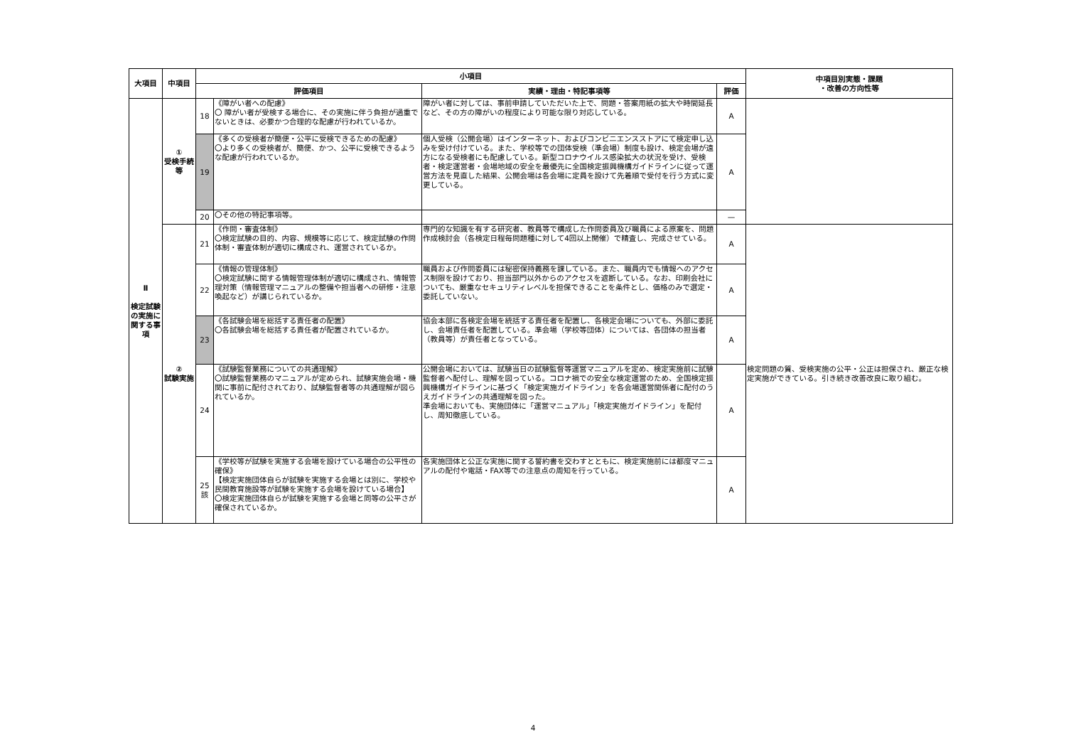| 大項目 | 中項目 | 小項目 | | | | 中項目別実態・課題 ・改善の方向性等 |
| --- | --- | --- | --- | --- | --- | --- |
| | | 評価項目 | | 実績・理由・特記事項等 | 評価 | |
| Ⅱ 検定試験の実施に関する事項 | ① 受検手続等 | 18 | 《障がい者への配慮》 〇 障がい者が受検する場合に、その実施に伴う負担が過重でないときは、必要かつ合理的な配慮が行われているか。 | 障がい者に対しては、事前申請していただいた上で、問題・答案用紙の拡大や時間延長など、その方の障がいの程度により可能な限り対応している。 | A | |
| | | 19 | 《多くの受検者が簡便・公平に受検できるための配慮》 〇より多くの受検者が、簡便、かつ、公平に受検できるような配慮が行われているか。 | 個人受検（公開会場）はインターネット、およびコンビニエンスストアにて検定申し込みを受け付けている。また、学校等での団体受検（準会場）制度も設け、検定会場が遠方になる受検者にも配慮している。新型コロナウイルス感染拡大の状況を受け、受検者・検定運営者・会場地域の安全を最優先に全国検定振興機構ガイドラインに従って運営方法を見直した結果、公開会場は各会場に定員を設けて先着順で受付を行う方式に変更している。 | A | |
| | | 20 | 〇その他の特記事項等。 | | — | |
| | ② 試験実施 | 21 | 《作問・審査体制》 〇検定試験の目的、内容、規模等に応じて、検定試験の作問体制・審査体制が適切に構成され、運営されているか。 | 専門的な知識を有する研究者、教員等で構成した作問委員及び職員による原案を、問題作成検討会（各検定日程毎問題種に対して4回以上開催）で精査し、完成させている。 | A | 検定問題の質、受検実施の公平・公正は担保され、厳正な検定実施ができている。引き続き改善改良に取り組む。 |
| | | 22 | 《情報の管理体制》 〇検定試験に関する情報管理体制が適切に構成され、情報管理対策（情報管理マニュアルの整備や担当者への研修・注意喚起など）が講じられているか。 | 職員および作問委員には秘密保持義務を課している。また、職員内でも情報へのアクセス制限を設けており、担当部門以外からのアクセスを遮断している。なお、印刷会社についても、厳重なセキュリティレベルを担保できることを条件とし、価格のみで選定・委託していない。 | A | |
| | | 23 | 《各試験会場を総括する責任者の配置》 〇各試験会場を総括する責任者が配置されているか。 | 協会本部に各検定会場を統括する責任者を配置し、各検定会場についても、外部に委託し、会場責任者を配置している。準会場（学校等団体）については、各団体の担当者（教員等）が責任者となっている。 | A | |
| | | 24 | 《試験監督業務についての共通理解》 〇試験監督業務のマニュアルが定められ、試験実施会場・機関に事前に配付されており、試験監督者等の共通理解が図られているか。 | 公開会場においては、試験当日の試験監督等運営マニュアルを定め、検定実施前に試験監督者へ配付し、理解を図っている。コロナ禍での安全な検定運営のため、全国検定振興機構ガイドラインに基づく「検定実施ガイドライン」を各会場運営関係者に配付のうえガイドラインの共通理解を図った。 準会場においても、実施団体に「運営マニュアル」「検定実施ガイドライン」を配付し、周知徹底している。 | A | |
| | | 25 該 | 《学校等が試験を実施する会場を設けている場合の公平性の確保》 【検定実施団体自らが試験を実施する会場とは別に、学校や民間教育施設等が試験を実施する会場を設けている場合】 〇検定実施団体自らが試験を実施する会場と同等の公平さが確保されているか。 | 各実施団体と公正な実施に関する誓約書を交わすとともに、検定実施前には都度マニュアルの配付や電話・FAX等での注意点の周知を行っている。 | A | |
4